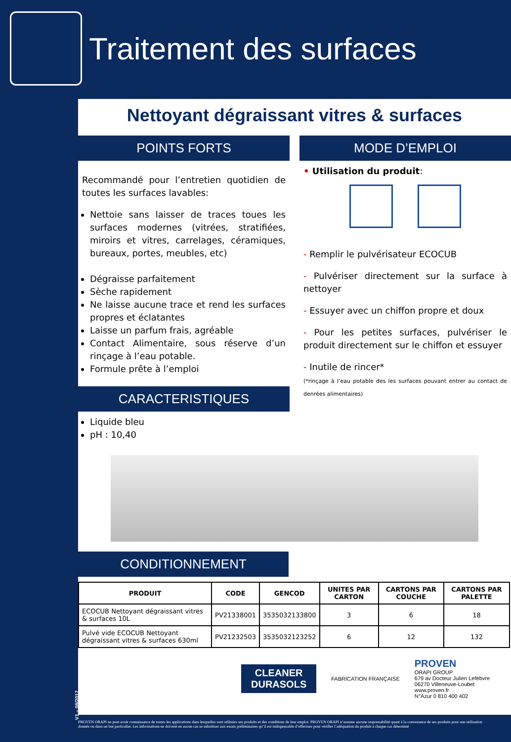Traitement des surfaces
Nettoyant dégraissant vitres & surfaces
POINTS FORTS
Recommandé pour l’entretien quotidien de toutes les surfaces lavables:
Nettoie sans laisser de traces toues les surfaces modernes (vitrées, stratifiées, miroirs et vitres, carrelages, céramiques, bureaux, portes, meubles, etc)
Dégraisse parfaitement
Sèche rapidement
Ne laisse aucune trace et rend les surfaces propres et éclatantes
Laisse un parfum frais, agréable
Contact Alimentaire, sous réserve d’un rinçage à l’eau potable.
Formule prête à l’emploi
CARACTERISTIQUES
Liquide bleu
pH : 10,40
MODE D’EMPLOI
• Utilisation du produit:
- Remplir le pulvérisateur ECOCUB
- Pulvériser directement sur la surface à nettoyer
- Essuyer avec un chiffon propre et doux
- Pour les petites surfaces, pulvériser le produit directement sur le chiffon et essuyer
- Inutile de rincer*
(*rinçage à l’eau potable des les surfaces pouvant entrer au contact de denrées alimentaires)
CONDITIONNEMENT
| PRODUIT | CODE | GENCOD | UNITES PAR CARTON | CARTONS PAR COUCHE | CARTONS PAR PALETTE |
| --- | --- | --- | --- | --- | --- |
| ECOCUB Nettoyant dégraissant vitres & surfaces 10L | PV21338001 | 3535032133800 | 3 | 6 | 18 |
| Pulvé vide ECOCUB Nettoyant dégraissant vitres & surfaces 630ml | PV21232503 | 3535032123252 | 6 | 12 | 132 |
CLEANER
DURASOLS
FABRICATION FRANÇAISE
PROVEN
ORAPI GROUP
679 av Docteur Julien Lefèbvre
06270 Villeneuve-Loubet
www.proven.fr
N°Azur 0 810 400 402
V1 – 08/2017
PROVEN ORAPI ne peut avoir connaissance de toutes les applications dans lesquelles sont utilisées ses produits et des conditions de leur emploi. PROVEN ORAPI n’assume aucune responsabilité quant à la convenance de ses produits pour une utilisation donnée ou dans un but particulier. Les informations ne doivent en aucun cas se substituer aux essais préliminaires qu’il est indispensable d’effectuer pour vérifier l’adéquation du produit à chaque cas déterminé